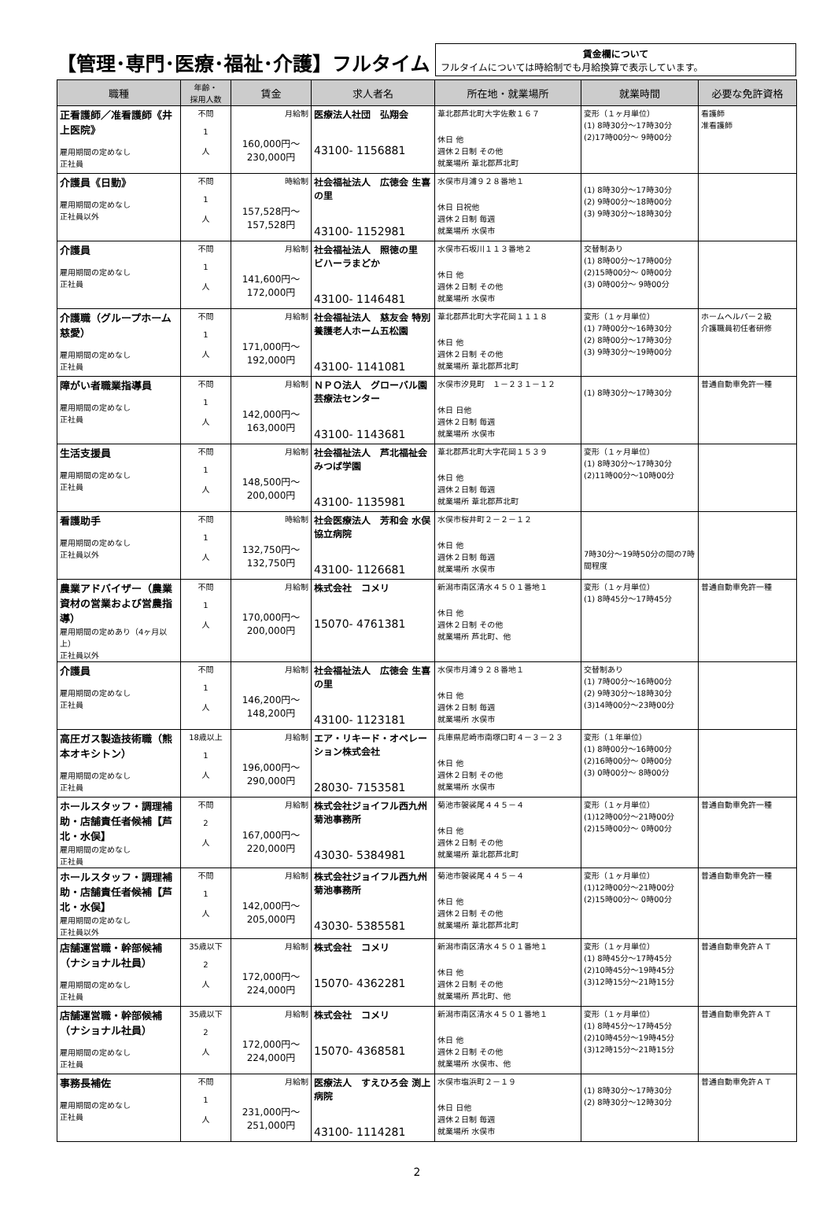【管理･専門･医療･福祉･介護】フルタイム
賃金欄について
フルタイムについては時給制でも月給換算で表示しています。
| 職種 | 年齢・ 採用人数 | 賃金 | 求人者名 | 所在地・就業場所 | 就業時間 | 必要な免許資格 |
| --- | --- | --- | --- | --- | --- | --- |
| 正看護師／准看護師《井上医院》 雇用期間の定めなし 正社員 | 不問 1 人 | 月給制 160,000円～ 230,000円 | 医療法人社団 弘翔会 43100- 1156881 | 葦北郡芦北町大字佐敷１６７ 休日 他 週休２日制 その他 就業場所 葦北郡芦北町 | 変形（１ヶ月単位） (1) 8時30分～17時30分 (2)17時00分～ 9時00分 | 看護師 准看護師 |
| 介護員《日勤》 雇用期間の定めなし 正社員以外 | 不問 1 人 | 時給制 157,528円～ 157,528円 | 社会福祉法人 広徳会 生喜の里 43100- 1152981 | 水俣市月浦９２８番地１ 休日 日祝他 週休２日制 毎週 就業場所 水俣市 | (1) 8時30分～17時30分 (2) 9時00分～18時00分 (3) 9時30分～18時30分 | |
| 介護員 雇用期間の定めなし 正社員 | 不問 1 人 | 月給制 141,600円～ 172,000円 | 社会福祉法人 照徳の里 ビハーラまどか 43100- 1146481 | 水俣市石坂川１１３番地２ 休日 他 週休２日制 その他 就業場所 水俣市 | 交替制あり (1) 8時00分～17時00分 (2)15時00分～ 0時00分 (3) 0時00分～ 9時00分 | |
| 介護職（グループホーム慈愛） 雇用期間の定めなし 正社員 | 不問 1 人 | 月給制 171,000円～ 192,000円 | 社会福祉法人 慈友会 特別養護老人ホーム五松園 43100- 1141081 | 葦北郡芦北町大字花岡１１１８ 休日 他 週休２日制 その他 就業場所 葦北郡芦北町 | 変形（１ヶ月単位） (1) 7時00分～16時30分 (2) 8時00分～17時30分 (3) 9時30分～19時00分 | ホームヘルパー２級 介護職員初任者研修 |
| 障がい者職業指導員 雇用期間の定めなし 正社員 | 不問 1 人 | 月給制 142,000円～ 163,000円 | ＮＰＯ法人 グローバル園芸療法センター 43100- 1143681 | 水俣市汐見町 １－２３１－１２ 休日 日他 週休２日制 毎週 就業場所 水俣市 | (1) 8時30分～17時30分 | 普通自動車免許一種 |
| 生活支援員 雇用期間の定めなし 正社員 | 不問 1 人 | 月給制 148,500円～ 200,000円 | 社会福祉法人 芦北福祉会 みつば学園 43100- 1135981 | 葦北郡芦北町大字花岡１５３９ 休日 他 週休２日制 毎週 就業場所 葦北郡芦北町 | 変形（１ヶ月単位） (1) 8時30分～17時30分 (2)11時00分～10時00分 | |
| 看護助手 雇用期間の定めなし 正社員以外 | 不問 1 人 | 時給制 132,750円～ 132,750円 | 社会医療法人 芳和会 水俣協立病院 43100- 1126681 | 水俣市桜井町２－２－１２ 休日 他 週休２日制 毎週 就業場所 水俣市 | 7時30分～19時50分の間の7時間程度 | |
| 農業アドバイザー（農業資材の営業および営農指導） 雇用期間の定めあり（4ヶ月以上） 正社員以外 | 不問 1 人 | 月給制 170,000円～ 200,000円 | 株式会社 コメリ 15070- 4761381 | 新潟市南区清水４５０１番地１ 休日 他 週休２日制 その他 就業場所 芦北町、他 | 変形（１ヶ月単位） (1) 8時45分～17時45分 | 普通自動車免許一種 |
| 介護員 雇用期間の定めなし 正社員 | 不問 1 人 | 月給制 146,200円～ 148,200円 | 社会福祉法人 広徳会 生喜の里 43100- 1123181 | 水俣市月浦９２８番地１ 休日 他 週休２日制 毎週 就業場所 水俣市 | 交替制あり (1) 7時00分～16時00分 (2) 9時30分～18時30分 (3)14時00分～23時00分 | |
| 高圧ガス製造技術職（熊本オキシトン） 雇用期間の定めなし 正社員 | 18歳以上 1 人 | 月給制 196,000円～ 290,000円 | エア・リキード・オペレーション株式会社 28030- 7153581 | 兵庫県尼崎市南塚口町４－３－２３ 休日 他 週休２日制 その他 就業場所 水俣市 | 変形（１年単位） (1) 8時00分～16時00分 (2)16時00分～ 0時00分 (3) 0時00分～ 8時00分 | |
| ホールスタッフ・調理補助・店舗責任者候補【芦北・水俣】 雇用期間の定めなし 正社員 | 不問 2 人 | 月給制 167,000円～ 220,000円 | 株式会社ジョイフル西九州 菊池事務所 43030- 5384981 | 菊池市袈裟尾４４５－４ 休日 他 週休２日制 その他 就業場所 葦北郡芦北町 | 変形（１ヶ月単位） (1)12時00分～21時00分 (2)15時00分～ 0時00分 | 普通自動車免許一種 |
| ホールスタッフ・調理補助・店舗責任者候補【芦北・水俣】 雇用期間の定めなし 正社員以外 | 不問 1 人 | 月給制 142,000円～ 205,000円 | 株式会社ジョイフル西九州 菊池事務所 43030- 5385581 | 菊池市袈裟尾４４５－４ 休日 他 週休２日制 その他 就業場所 葦北郡芦北町 | 変形（１ヶ月単位） (1)12時00分～21時00分 (2)15時00分～ 0時00分 | 普通自動車免許一種 |
| 店舗運営職・幹部候補（ナショナル社員） 雇用期間の定めなし 正社員 | 35歳以下 2 人 | 月給制 172,000円～ 224,000円 | 株式会社 コメリ 15070- 4362281 | 新潟市南区清水４５０１番地１ 休日 他 週休２日制 その他 就業場所 芦北町、他 | 変形（１ヶ月単位） (1) 8時45分～17時45分 (2)10時45分～19時45分 (3)12時15分～21時15分 | 普通自動車免許ＡＴ |
| 店舗運営職・幹部候補（ナショナル社員） 雇用期間の定めなし 正社員 | 35歳以下 2 人 | 月給制 172,000円～ 224,000円 | 株式会社 コメリ 15070- 4368581 | 新潟市南区清水４５０１番地１ 休日 他 週休２日制 その他 就業場所 水俣市、他 | 変形（１ヶ月単位） (1) 8時45分～17時45分 (2)10時45分～19時45分 (3)12時15分～21時15分 | 普通自動車免許ＡＴ |
| 事務長補佐 雇用期間の定めなし 正社員 | 不問 1 人 | 月給制 231,000円～ 251,000円 | 医療法人 すえひろ会 渕上病院 43100- 1114281 | 水俣市塩浜町２－１９ 休日 日他 週休２日制 毎週 就業場所 水俣市 | (1) 8時30分～17時30分 (2) 8時30分～12時30分 | 普通自動車免許ＡＴ |
2